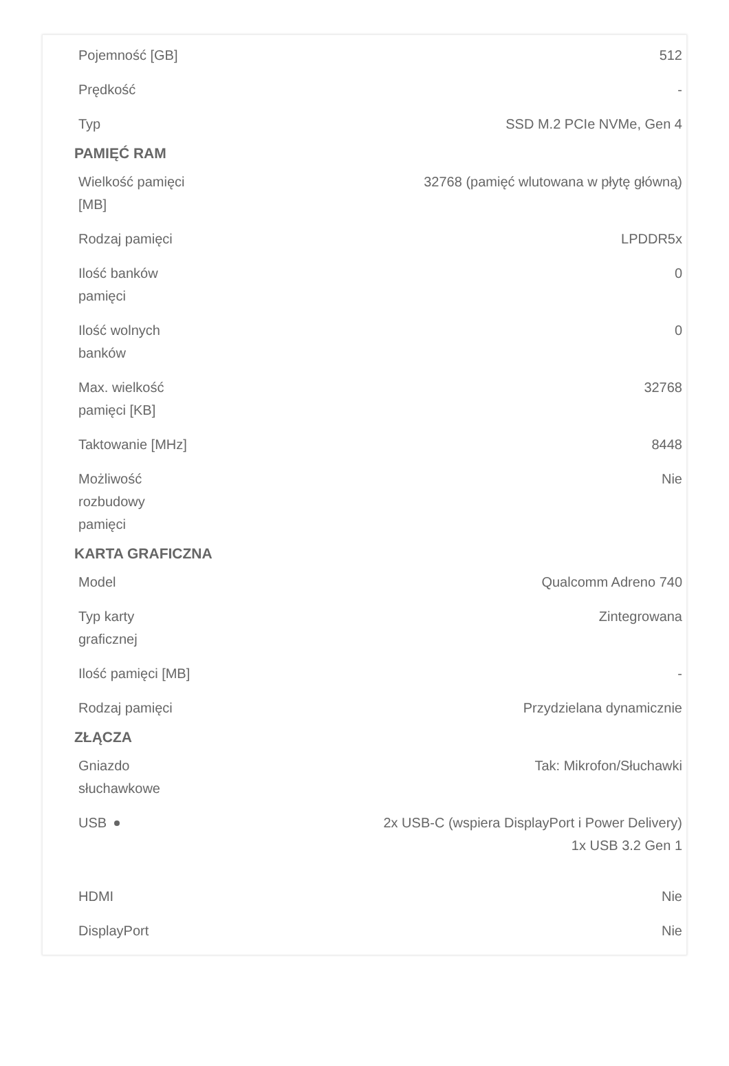| Pojemność [GB] | 512 |
| Prędkość | - |
| Typ | SSD M.2 PCIe NVMe, Gen 4 |
| PAMIĘĆ RAM | |
| Wielkość pamięci [MB] | 32768 (pamięć wlutowana w płytę główną) |
| Rodzaj pamięci | LPDDR5x |
| Ilość banków pamięci | 0 |
| Ilość wolnych banków | 0 |
| Max. wielkość pamięci [KB] | 32768 |
| Taktowanie [MHz] | 8448 |
| Możliwość rozbudowy pamięci | Nie |
| KARTA GRAFICZNA | |
| Model | Qualcomm Adreno 740 |
| Typ karty graficznej | Zintegrowana |
| Ilość pamięci [MB] | - |
| Rodzaj pamięci | Przydzielana dynamicznie |
| ZŁĄCZA | |
| Gniazdo słuchawkowe | Tak: Mikrofon/Słuchawki |
| USB | 2x USB-C (wspiera DisplayPort i Power Delivery) 1x USB 3.2 Gen 1 |
| HDMI | Nie |
| DisplayPort | Nie |